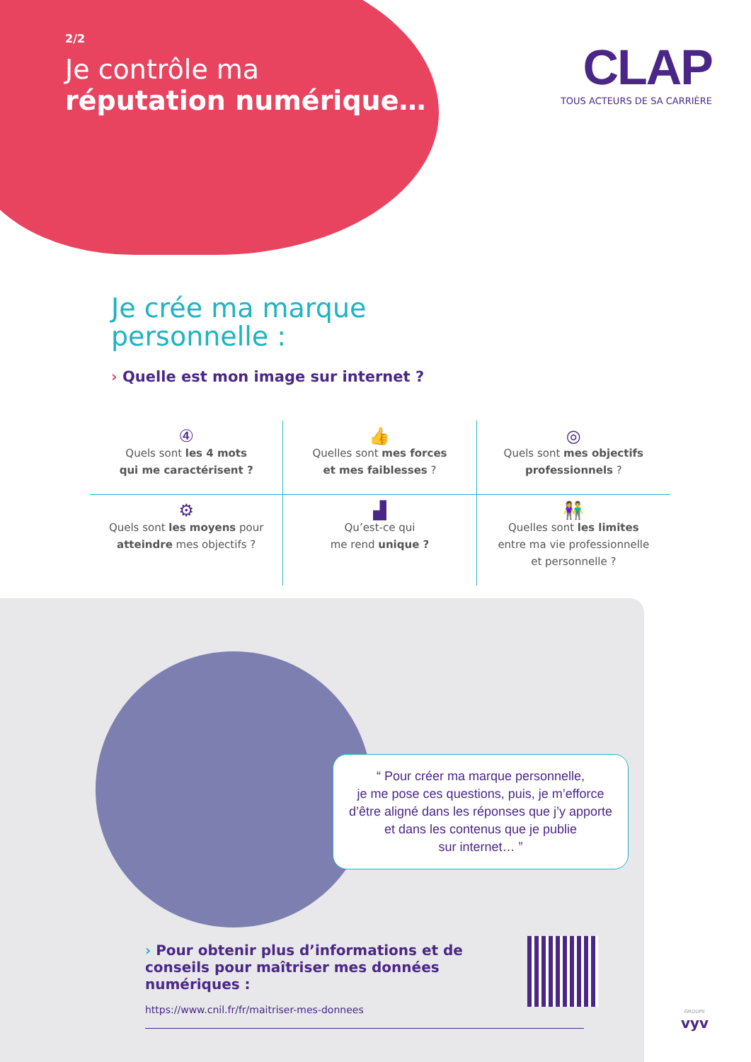2/2
Je contrôle ma
réputation numérique…
CLAP
TOUS ACTEURS DE SA CARRIÈRE
Je crée ma marque
personnelle :
› Quelle est mon image sur internet ?
④
Quels sont les 4 mots
qui me caractérisent ?
👍
Quelles sont mes forces
et mes faiblesses ?
◎
Quels sont mes objectifs
professionnels ?
⚙
Quels sont les moyens pour
atteindre mes objectifs ?
▟
Qu’est-ce qui
me rend unique ?
👫
Quelles sont les limites
entre ma vie professionnelle
et personnelle ?
“ Pour créer ma marque personnelle,
je me pose ces questions, puis, je m’efforce d’être aligné dans les réponses que j’y apporte et dans les contenus que je publie
sur internet… ”
› Pour obtenir plus d’informations et de conseils pour maîtriser mes données numériques :
https://www.cnil.fr/fr/maitriser-mes-donnees
GROUPE
vyv